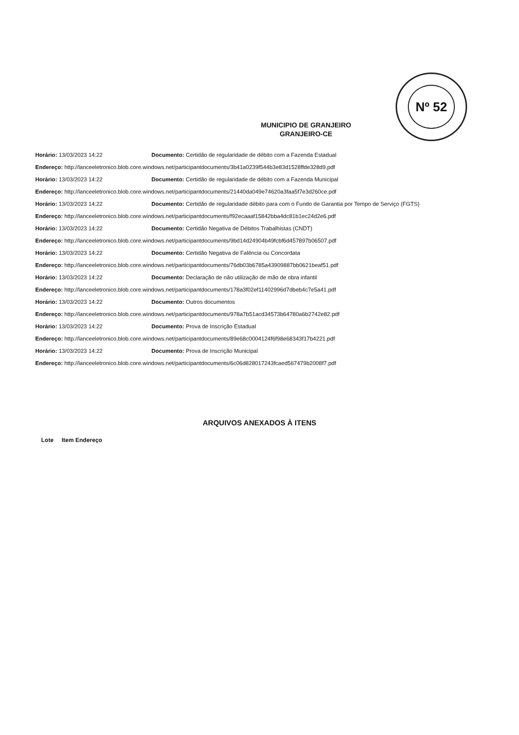Nº 52
MUNICIPIO DE GRANJEIRO
GRANJEIRO-CE
Horário: 13/03/2023 14:22 Documento: Certidão de regularidade de débito com a Fazenda Estadual
Endereço: http://lanceeletronico.blob.core.windows.net/participantdocuments/3b41a0239f544b3e83d1528ffde328d9.pdf
Horário: 13/03/2023 14:22 Documento: Certidão de regularidade de débito com a Fazenda Municipal
Endereço: http://lanceeletronico.blob.core.windows.net/participantdocuments/21440da049e74620a3faa5f7e3d260ce.pdf
Horário: 13/03/2023 14:22 Documento: Certidão de regularidade débito para com o Fundo de Garantia por Tempo de Serviço (FGTS)
Endereço: http://lanceeletronico.blob.core.windows.net/participantdocuments/f92ecaaaf15842bba4dc81b1ec24d2e6.pdf
Horário: 13/03/2023 14:22 Documento: Certidão Negativa de Débitos Trabalhistas (CNDT)
Endereço: http://lanceeletronico.blob.core.windows.net/participantdocuments/9bd14d24904b49fcbf6d457897b06507.pdf
Horário: 13/03/2023 14:22 Documento: Certidão Negativa de Falência ou Concordata
Endereço: http://lanceeletronico.blob.core.windows.net/participantdocuments/76db03b6785a43909887bb0621beaf51.pdf
Horário: 13/03/2023 14:22 Documento: Declaração de não utilização de mão de obra infantil
Endereço: http://lanceeletronico.blob.core.windows.net/participantdocuments/178a3f02ef11402996d7dbeb4c7e5a41.pdf
Horário: 13/03/2023 14:22 Documento: Outros documentos
Endereço: http://lanceeletronico.blob.core.windows.net/participantdocuments/978a7b51acd34573b64780a6b2742e82.pdf
Horário: 13/03/2023 14:22 Documento: Prova de Inscrição Estadual
Endereço: http://lanceeletronico.blob.core.windows.net/participantdocuments/89e68c0004124f6f98e68343f17b4221.pdf
Horário: 13/03/2023 14:22 Documento: Prova de Inscrição Municipal
Endereço: http://lanceeletronico.blob.core.windows.net/participantdocuments/6c06d828017243fcaed567479b2008f7.pdf
ARQUIVOS ANEXADOS À ITENS
Lote Item Endereço